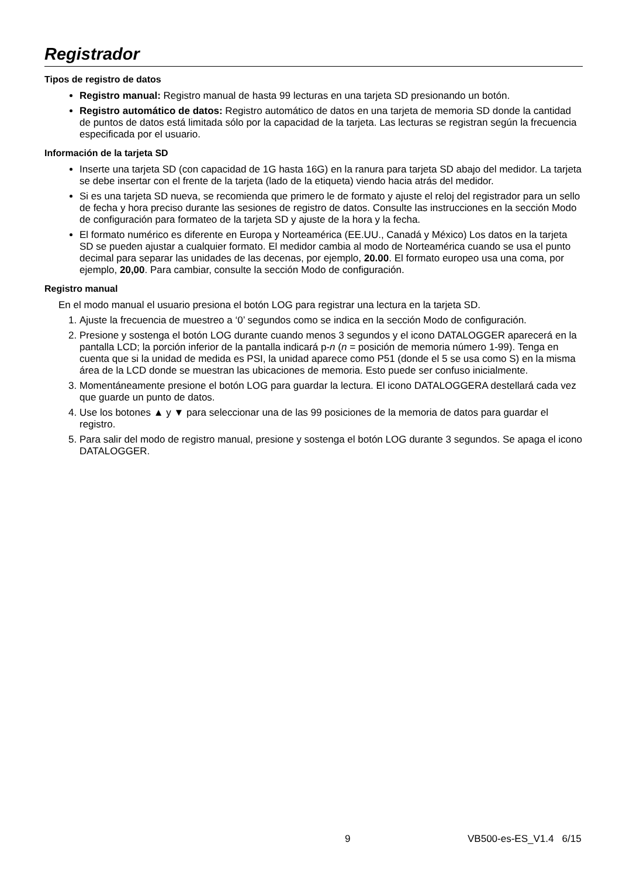Registrador
Tipos de registro de datos
Registro manual: Registro manual de hasta 99 lecturas en una tarjeta SD presionando un botón.
Registro automático de datos: Registro automático de datos en una tarjeta de memoria SD donde la cantidad de puntos de datos está limitada sólo por la capacidad de la tarjeta. Las lecturas se registran según la frecuencia especificada por el usuario.
Información de la tarjeta SD
Inserte una tarjeta SD (con capacidad de 1G hasta 16G) en la ranura para tarjeta SD abajo del medidor. La tarjeta se debe insertar con el frente de la tarjeta (lado de la etiqueta) viendo hacia atrás del medidor.
Si es una tarjeta SD nueva, se recomienda que primero le de formato y ajuste el reloj del registrador para un sello de fecha y hora preciso durante las sesiones de registro de datos. Consulte las instrucciones en la sección Modo de configuración para formateo de la tarjeta SD y ajuste de la hora y la fecha.
El formato numérico es diferente en Europa y Norteamérica (EE.UU., Canadá y México) Los datos en la tarjeta SD se pueden ajustar a cualquier formato. El medidor cambia al modo de Norteamérica cuando se usa el punto decimal para separar las unidades de las decenas, por ejemplo, 20.00. El formato europeo usa una coma, por ejemplo, 20,00. Para cambiar, consulte la sección Modo de configuración.
Registro manual
En el modo manual el usuario presiona el botón LOG para registrar una lectura en la tarjeta SD.
1. Ajuste la frecuencia de muestreo a ‘0’ segundos como se indica en la sección Modo de configuración.
2. Presione y sostenga el botón LOG durante cuando menos 3 segundos y el icono DATALOGGER aparecerá en la pantalla LCD; la porción inferior de la pantalla indicará p-n (n = posición de memoria número 1-99). Tenga en cuenta que si la unidad de medida es PSI, la unidad aparece como P51 (donde el 5 se usa como S) en la misma área de la LCD donde se muestran las ubicaciones de memoria. Esto puede ser confuso inicialmente.
3. Momentáneamente presione el botón LOG para guardar la lectura. El icono DATALOGGERA destellará cada vez que guarde un punto de datos.
4. Use los botones ▲ y ▼ para seleccionar una de las 99 posiciones de la memoria de datos para guardar el registro.
5. Para salir del modo de registro manual, presione y sostenga el botón LOG durante 3 segundos. Se apaga el icono DATALOGGER.
9 VB500-es-ES_V1.4 6/15